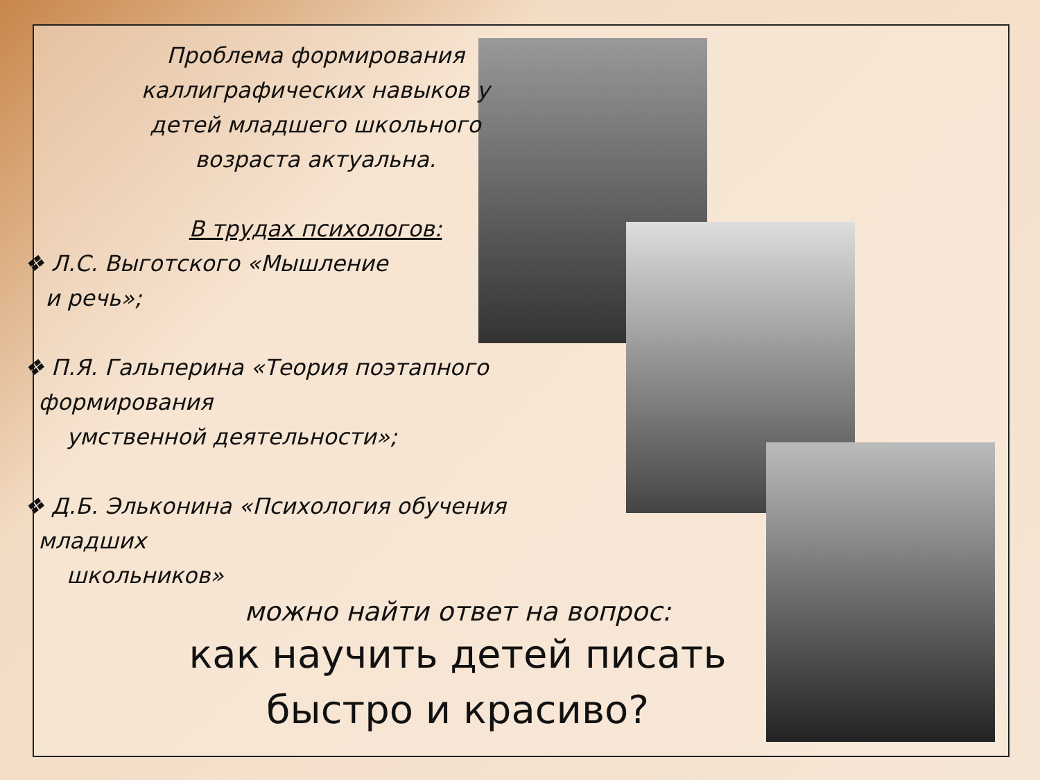Проблема формирования каллиграфических навыков у детей младшего школьного возраста актуальна.
В трудах психологов:
❖ Л.С. Выготского «Мышление
и речь»;
❖ П.Я. Гальперина «Теория поэтапного
формирования
умственной деятельности»;
❖ Д.Б. Эльконина «Психология обучения
младших
школьников»
можно найти ответ на вопрос:
как научить детей писать быстро и красиво?